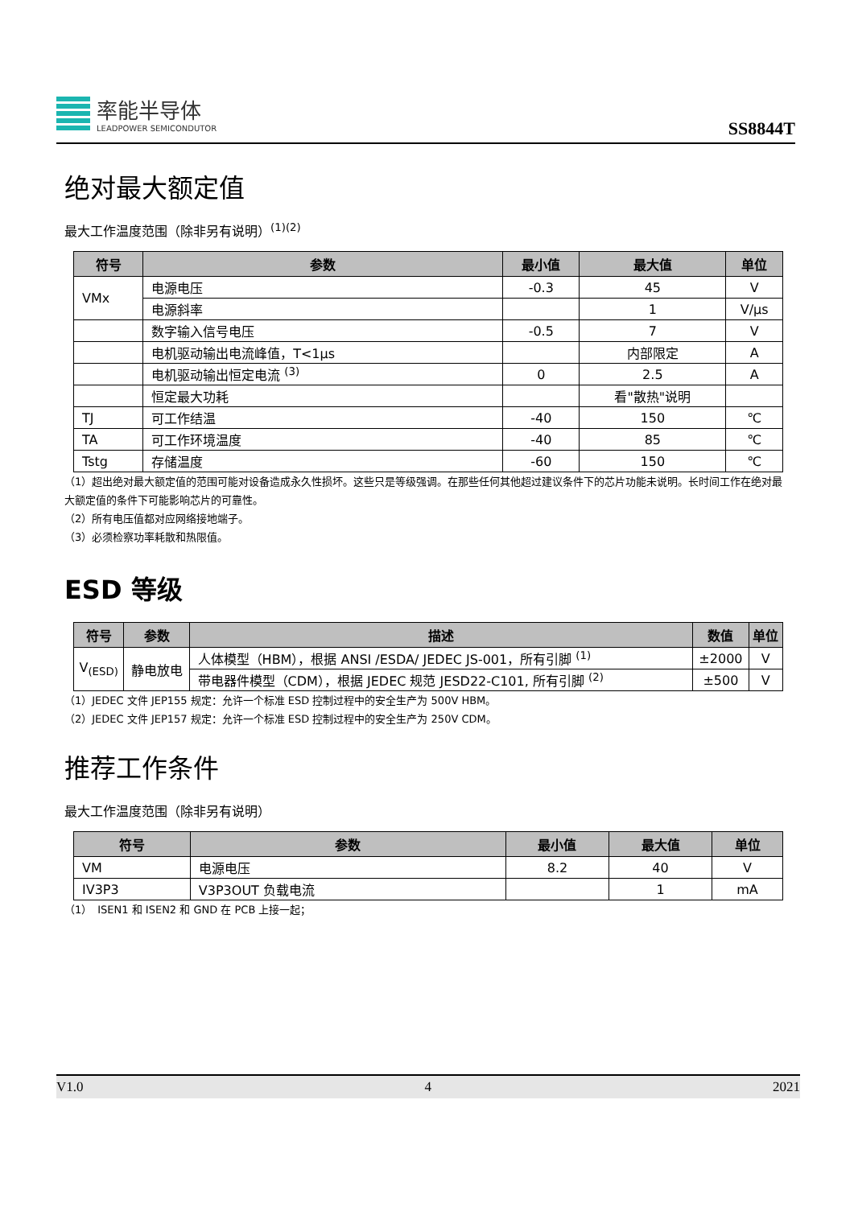率能半导体
LEADPOWER SEMICONDUTOR
SS8844T
绝对最大额定值
最大工作温度范围（除非另有说明）<sup>(1)(2)</sup>
| 符号 | 参数 | 最小值 | 最大值 | 单位 |
| --- | --- | --- | --- | --- |
| VMx | 电源电压 | -0.3 | 45 | V |
| | 电源斜率 | | 1 | V/μs |
| | 数字输入信号电压 | -0.5 | 7 | V |
| | 电机驱动输出电流峰值，T<1μs | | 内部限定 | A |
| | 电机驱动输出恒定电流 <sup>(3)</sup> | 0 | 2.5 | A |
| | 恒定最大功耗 | | 看"散热"说明 | |
| TJ | 可工作结温 | -40 | 150 | ℃ |
| TA | 可工作环境温度 | -40 | 85 | ℃ |
| Tstg | 存储温度 | -60 | 150 | ℃ |
（1）超出绝对最大额定值的范围可能对设备造成永久性损坏。这些只是等级强调。在那些任何其他超过建议条件下的芯片功能未说明。长时间工作在绝对最大额定值的条件下可能影响芯片的可靠性。
（2）所有电压值都对应网络接地端子。
（3）必须检察功率耗散和热限值。
ESD 等级
| 符号 | 参数 | 描述 | 数值 | 单位 |
| --- | --- | --- | --- | --- |
| V<sub>(ESD)</sub> | 静电放电 | 人体模型（HBM），根据 ANSI /ESDA/ JEDEC JS-001，所有引脚 <sup>(1)</sup> | ±2000 | V |
| | | 带电器件模型（CDM），根据 JEDEC 规范 JESD22-C101, 所有引脚 <sup>(2)</sup> | ±500 | V |
（1）JEDEC 文件 JEP155 规定：允许一个标准 ESD 控制过程中的安全生产为 500V HBM。
（2）JEDEC 文件 JEP157 规定：允许一个标准 ESD 控制过程中的安全生产为 250V CDM。
推荐工作条件
最大工作温度范围（除非另有说明）
| 符号 | 参数 | 最小值 | 最大值 | 单位 |
| --- | --- | --- | --- | --- |
| VM | 电源电压 | 8.2 | 40 | V |
| IV3P3 | V3P3OUT 负载电流 | | 1 | mA |
（1）　ISEN1 和 ISEN2 和 GND 在 PCB 上接一起；
V1.0 4 2021